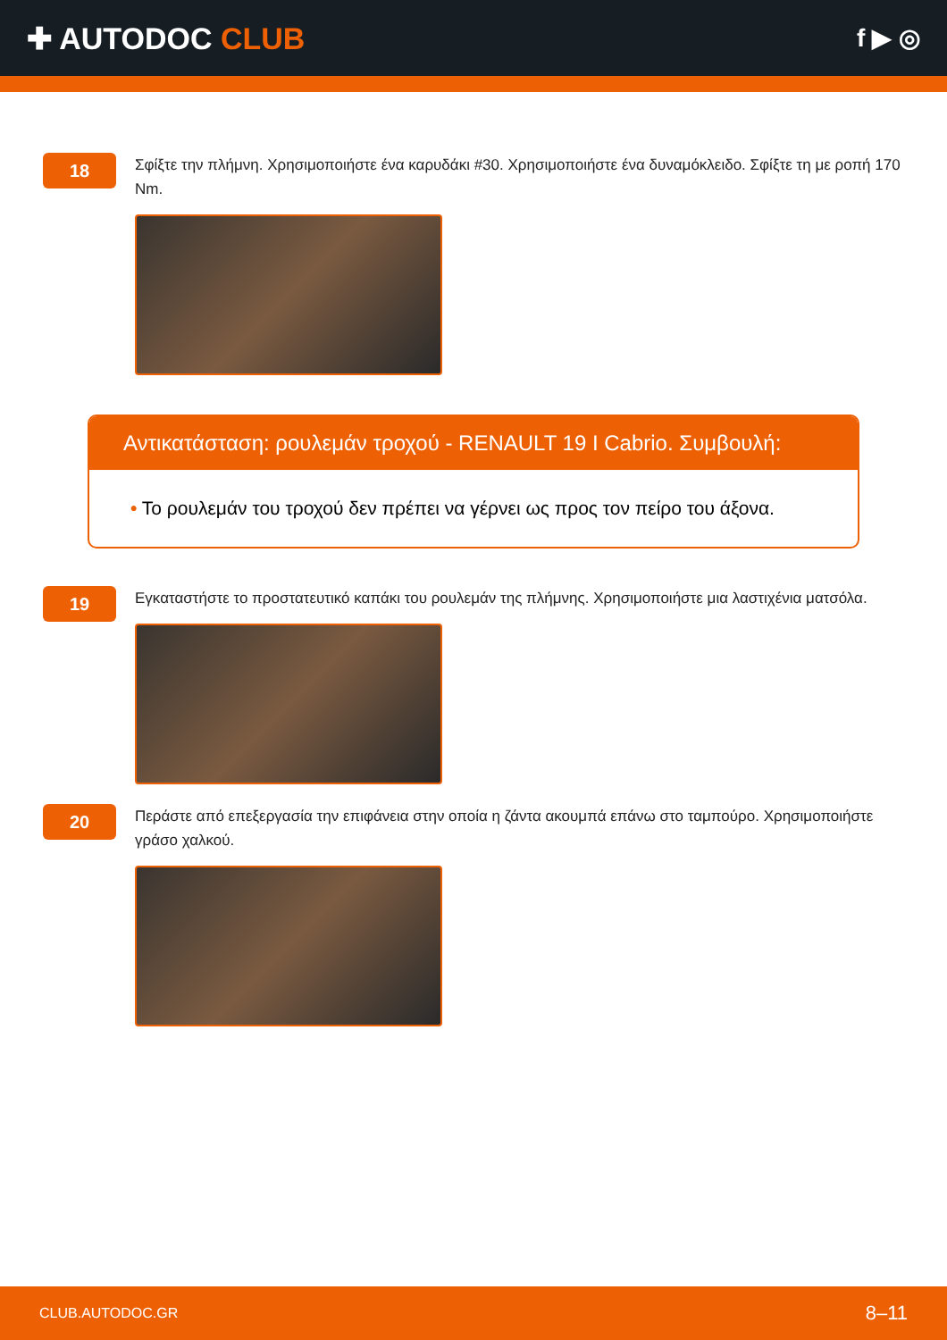✚ AUTODOC CLUB
f ▶ ◎
18
Σφίξτε την πλήμνη. Χρησιμοποιήστε ένα καρυδάκι #30. Χρησιμοποιήστε ένα δυναμόκλειδο. Σφίξτε τη με ροπή 170 Nm.
Αντικατάσταση: ρουλεμάν τροχού - RENAULT 19 I Cabrio. Συμβουλή:
• Το ρουλεμάν του τροχού δεν πρέπει να γέρνει ως προς τον πείρο του άξονα.
19
Εγκαταστήστε το προστατευτικό καπάκι του ρουλεμάν της πλήμνης. Χρησιμοποιήστε μια λαστιχένια ματσόλα.
20
Περάστε από επεξεργασία την επιφάνεια στην οποία η ζάντα ακουμπά επάνω στο ταμπούρο. Χρησιμοποιήστε γράσο χαλκού.
CLUB.AUTODOC.GR 8–11